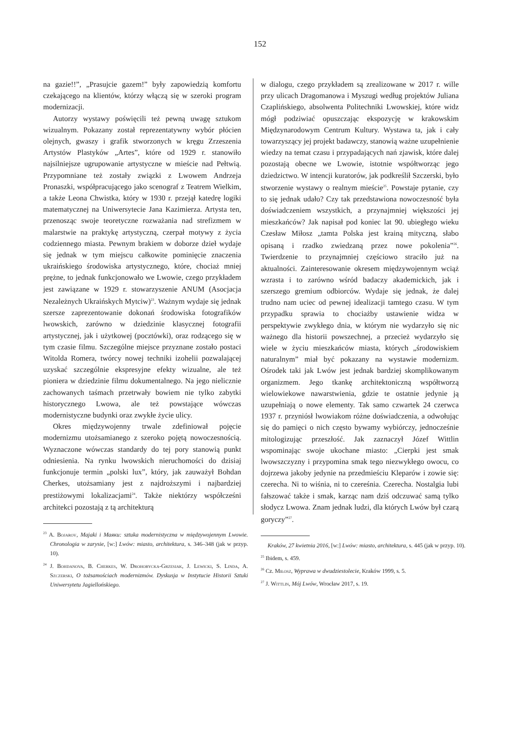152
na gazie!!”, „Prasujcie gazem!” były zapowiedzią komfortu czekającego na klientów, którzy włączą się w szeroki program modernizacji.
Autorzy wystawy poświęcili też pewną uwagę sztukom wizualnym. Pokazany został reprezentatywny wybór płócien olejnych, gwaszy i grafik stworzonych w kręgu Zrzeszenia Artystów Plastyków „Artes”, które od 1929 r. stanowiło najsilniejsze ugrupowanie artystyczne w mieście nad Pełtwią. Przypomniane też zostały związki z Lwowem Andrzeja Pronaszki, współpracującego jako scenograf z Teatrem Wielkim, a także Leona Chwistka, który w 1930 r. przejął katedrę logiki matematycznej na Uniwersytecie Jana Kazimierza. Artysta ten, przenosząc swoje teoretyczne rozważania nad strefizmem w malarstwie na praktykę artystyczną, czerpał motywy z życia codziennego miasta. Pewnym brakiem w doborze dzieł wydaje się jednak w tym miejscu całkowite pominięcie znaczenia ukraińskiego środowiska artystycznego, które, chociaż mniej prężne, to jednak funkcjonowało we Lwowie, czego przykładem jest zawiązane w 1929 r. stowarzyszenie ANUM (Asocjacja Nezależnych Ukraińskych Mytciw)<sup>23</sup>. Ważnym wydaje się jednak szersze zaprezentowanie dokonań środowiska fotografików lwowskich, zarówno w dziedzinie klasycznej fotografii artystycznej, jak i użytkowej (pocztówki), oraz rodzącego się w tym czasie filmu. Szczególne miejsce przyznane zostało postaci Witolda Romera, twórcy nowej techniki izohelii pozwalającej uzyskać szczególnie ekspresyjne efekty wizualne, ale też pioniera w dziedzinie filmu dokumentalnego. Na jego nielicznie zachowanych taśmach przetrwały bowiem nie tylko zabytki historycznego Lwowa, ale też powstające wówczas modernistyczne budynki oraz zwykłe życie ulicy.
Okres międzywojenny trwale zdefiniował pojęcie modernizmu utożsamianego z szeroko pojętą nowoczesnością. Wyznaczone wówczas standardy do tej pory stanowią punkt odniesienia. Na rynku lwowskich nieruchomości do dzisiaj funkcjonuje termin „polski lux”, który, jak zauważył Bohdan Cherkes, utożsamiany jest z najdroższymi i najbardziej prestiżowymi lokalizacjami<sup>24</sup>. Także niektórzy współcześni architekci pozostają z tą architekturą
<sup>23</sup> A. Bojarov, Majaki i Маяки: sztuka modernistyczna w międzywojennym Lwowie. Chronologia w zarysie, [w:] Lwów: miasto, architektura, s. 346–348 (jak w przyp. 10).
<sup>24</sup> J. Bohdanova, B. Cherkes, W. Drohobycka-Grzesiak, J. Lewicki, S. Linda, A. Szczerski, O tożsamościach modernizmów. Dyskusja w Instytucie Historii Sztuki Uniwersytetu Jagiellońskiego.
w dialogu, czego przykładem są zrealizowane w 2017 r. wille przy ulicach Dragomanowa i Myszugi według projektów Juliana Czaplińskiego, absolwenta Politechniki Lwowskiej, które widz mógł podziwiać opuszczając ekspozycję w krakowskim Międzynarodowym Centrum Kultury. Wystawa ta, jak i cały towarzyszący jej projekt badawczy, stanowią ważne uzupełnienie wiedzy na temat czasu i przypadających nań zjawisk, które dalej pozostają obecne we Lwowie, istotnie współtworząc jego dziedzictwo. W intencji kuratorów, jak podkreślił Szczerski, było stworzenie wystawy o realnym mieście<sup>25</sup>. Powstaje pytanie, czy to się jednak udało? Czy tak przedstawiona nowoczesność była doświadczeniem wszystkich, a przynajmniej większości jej mieszkańców? Jak napisał pod koniec lat 90. ubiegłego wieku Czesław Miłosz „tamta Polska jest krainą mityczną, słabo opisaną i rzadko zwiedzaną przez nowe pokolenia”<sup>26</sup>. Twierdzenie to przynajmniej częściowo straciło już na aktualności. Zainteresowanie okresem międzywojennym wciąż wzrasta i to zarówno wśród badaczy akademickich, jak i szerszego gremium odbiorców. Wydaje się jednak, że dalej trudno nam uciec od pewnej idealizacji tamtego czasu. W tym przypadku sprawia to chociażby ustawienie widza w perspektywie zwykłego dnia, w którym nie wydarzyło się nic ważnego dla historii powszechnej, a przecież wydarzyło się wiele w życiu mieszkańców miasta, których „środowiskiem naturalnym” miał być pokazany na wystawie modernizm. Ośrodek taki jak Lwów jest jednak bardziej skomplikowanym organizmem. Jego tkankę architektoniczną współtworzą wielowiekowe nawarstwienia, gdzie te ostatnie jedynie ją uzupełniają o nowe elementy. Tak samo czwartek 24 czerwca 1937 r. przyniósł lwowiakom różne doświadczenia, a odwołując się do pamięci o nich często bywamy wybiórczy, jednocześnie mitologizując przeszłość. Jak zaznaczył Józef Wittlin wspominając swoje ukochane miasto: „Cierpki jest smak lwowszczyzny i przypomina smak tego niezwykłego owocu, co dojrzewa jakoby jedynie na przedmieściu Kleparów i zowie się: czerecha. Ni to wiśnia, ni to czereśnia. Czerecha. Nostalgia lubi fałszować także i smak, karząc nam dziś odczuwać samą tylko słodycz Lwowa. Znam jednak ludzi, dla których Lwów był czarą goryczy”<sup>27</sup>.
Kraków, 27 kwietnia 2016, [w:] Lwów: miasto, architektura, s. 445 (jak w przyp. 10).
<sup>25</sup> Ibidem, s. 459.
<sup>26</sup> Cz. Miłosz, Wyprawa w dwudziestolecie, Kraków 1999, s. 5.
<sup>27</sup> J. Wittlin, Mój Lwów, Wrocław 2017, s. 19.